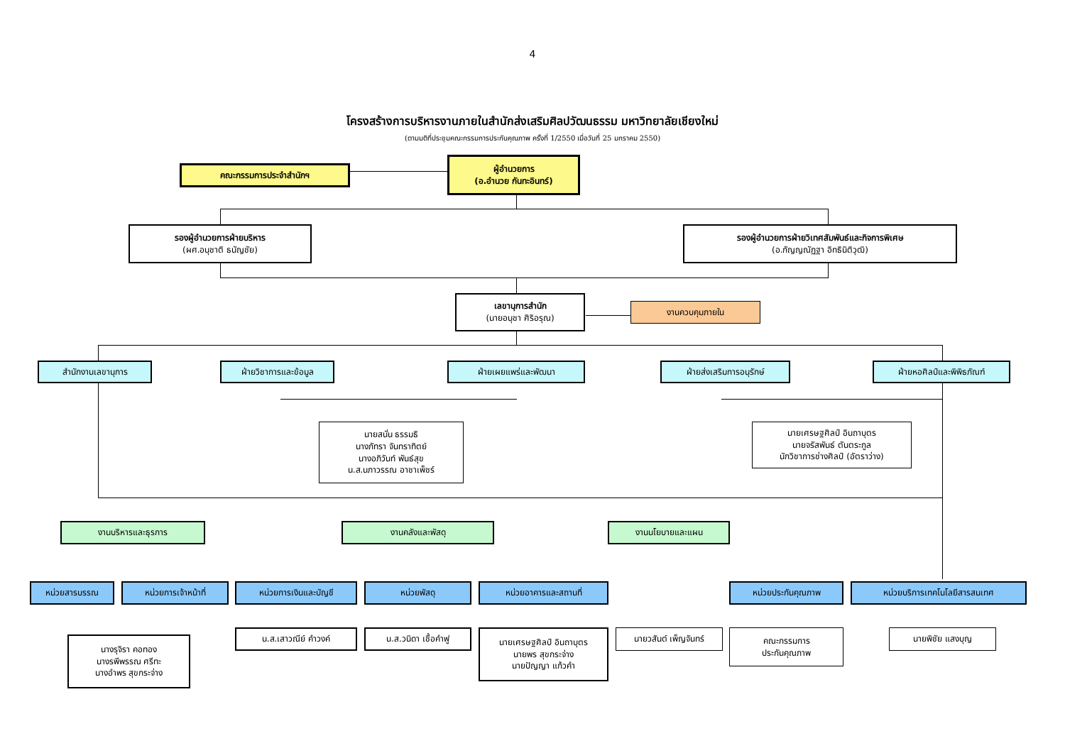4
โครงสร้างการบริหารงานภายในสำนักส่งเสริมศิลปวัฒนธรรม มหาวิทยาลัยเชียงใหม่
(ตามมติที่ประชุมคณะกรรมการประกันคุณภาพ ครั้งที่ 1/2550 เมื่อวันที่ 25 มกราคม 2550)
คณะกรรมการประจำสำนักฯ
ผู้อำนวยการ
(อ.อำนวย กันทะอินทร์)
รองผู้อำนวยการฝ่ายบริหาร
(ผศ.อนุชาติ ธนัญชัย)
รองผู้อำนวยการฝ่ายวิเทศสัมพันธ์และกิจการพิเศษ
(อ.กัญญณัฏฐา อิทธินิติวุฒิ)
เลขานุการสำนัก
(นายอนุชา ศิริอรุณ)
งานควบคุมภายใน
สำนักงานเลขานุการ ฝ่ายวิชาการและข้อมูล ฝ่ายเผยแพร่และพัฒนา ฝ่ายส่งเสริมการอนุรักษ์ ฝ่ายหอศิลป์และพิพิธภัณฑ์
นายสนั่น ธรรมธิ
นางภัทรา จันทราทิตย์
นางอภิวันท์ พันธ์สุข
น.ส.นภาวรรณ อาชาเพ็ชร์
นายเศรษฐศิลป์ อินถาบุตร
นายจรัสพันธ์ ตันตระกูล
นักวิชาการช่างศิลป์ (อัตราว่าง)
งานบริหารและธุรการ งานคลังและพัสดุ งานนโยบายและแผน
หน่วยสารบรรณ หน่วยการเจ้าหน้าที่ หน่วยการเงินและบัญชี หน่วยพัสดุ หน่วยอาคารและสถานที่ หน่วยประกันคุณภาพ หน่วยบริการเทคโนโลยีสารสนเทศ
นางรุจิรา คอทอง
นางรพีพรรณ ศรีทะ
นางอำพร สุขกระจ่าง
น.ส.เสาวณีย์ คำวงค์ น.ส.วนิดา เชื้อคำฟู
นายเศรษฐศิลป์ อินถาบุตร
นายพร สุขกระจ่าง
นายปัญญา แก้วคำ
นายวสันต์ เพ็ญจันทร์
คณะกรรมการ
ประกันคุณภาพ
นายพิชัย แสงบุญ